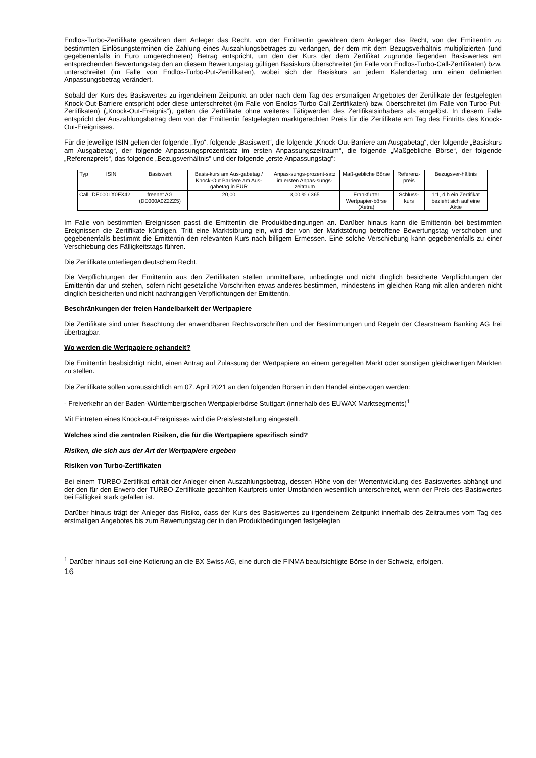Endlos-Turbo-Zertifikate gewähren dem Anleger das Recht, von der Emittentin gewähren dem Anleger das Recht, von der Emittentin zu bestimmten Einlösungsterminen die Zahlung eines Auszahlungsbetrages zu verlangen, der dem mit dem Bezugsverhältnis multiplizierten (und gegebenenfalls in Euro umgerechneten) Betrag entspricht, um den der Kurs der dem Zertifikat zugrunde liegenden Basiswertes am entsprechenden Bewertungstag den an diesem Bewertungstag gültigen Basiskurs überschreitet (im Falle von Endlos-Turbo-Call-Zertifikaten) bzw. unterschreitet (im Falle von Endlos-Turbo-Put-Zertifikaten), wobei sich der Basiskurs an jedem Kalendertag um einen definierten Anpassungsbetrag verändert.
Sobald der Kurs des Basiswertes zu irgendeinem Zeitpunkt an oder nach dem Tag des erstmaligen Angebotes der Zertifikate der festgelegten Knock-Out-Barriere entspricht oder diese unterschreitet (im Falle von Endlos-Turbo-Call-Zertifikaten) bzw. überschreitet (im Falle von Turbo-Put-Zertifikaten) („Knock-Out-Ereignis“), gelten die Zertifikate ohne weiteres Tätigwerden des Zertifikatsinhabers als eingelöst. In diesem Falle entspricht der Auszahlungsbetrag dem von der Emittentin festgelegten marktgerechten Preis für die Zertifikate am Tag des Eintritts des Knock-Out-Ereignisses.
Für die jeweilige ISIN gelten der folgende „Typ“, folgende „Basiswert“, die folgende „Knock-Out-Barriere am Ausgabetag“, der folgende „Basiskurs am Ausgabetag“, der folgende Anpassungsprozentsatz im ersten Anpassungszeitraum“, die folgende „Maßgebliche Börse“, der folgende „Referenzpreis“, das folgende „Bezugsverhältnis“ und der folgende „erste Anpassungstag“:
| Typ | ISIN | Basiswert | Basis-kurs am Aus-gabetag / Knock-Out Barriere am Aus-gabetag in EUR | Anpas-sungs-prozent-satz im ersten Anpas-sungs-zeitraum | Maß-gebliche Börse | Referenz-preis | Bezugsver-hältnis |
| --- | --- | --- | --- | --- | --- | --- | --- |
| Call | DE000LX0FX42 | freenet AG (DE000A0Z2ZZ5) | 20,00 | 3,00 % / 365 | Frankfurter Wertpapier-börse (Xetra) | Schluss-kurs | 1:1, d.h ein Zertifikat bezieht sich auf eine Aktie |
Im Falle von bestimmten Ereignissen passt die Emittentin die Produktbedingungen an. Darüber hinaus kann die Emittentin bei bestimmten Ereignissen die Zertifikate kündigen. Tritt eine Marktstörung ein, wird der von der Marktstörung betroffene Bewertungstag verschoben und gegebenenfalls bestimmt die Emittentin den relevanten Kurs nach billigem Ermessen. Eine solche Verschiebung kann gegebenenfalls zu einer Verschiebung des Fälligkeitstags führen.
Die Zertifikate unterliegen deutschem Recht.
Die Verpflichtungen der Emittentin aus den Zertifikaten stellen unmittelbare, unbedingte und nicht dinglich besicherte Verpflichtungen der Emittentin dar und stehen, sofern nicht gesetzliche Vorschriften etwas anderes bestimmen, mindestens im gleichen Rang mit allen anderen nicht dinglich besicherten und nicht nachrangigen Verpflichtungen der Emittentin.
Beschränkungen der freien Handelbarkeit der Wertpapiere
Die Zertifikate sind unter Beachtung der anwendbaren Rechtsvorschriften und der Bestimmungen und Regeln der Clearstream Banking AG frei übertragbar.
Wo werden die Wertpapiere gehandelt?
Die Emittentin beabsichtigt nicht, einen Antrag auf Zulassung der Wertpapiere an einem geregelten Markt oder sonstigen gleichwertigen Märkten zu stellen.
Die Zertifikate sollen voraussichtlich am 07. April 2021 an den folgenden Börsen in den Handel einbezogen werden:
- Freiverkehr an der Baden-Württembergischen Wertpapierbörse Stuttgart (innerhalb des EUWAX Marktsegments)<sup>1</sup>
Mit Eintreten eines Knock-out-Ereignisses wird die Preisfeststellung eingestellt.
Welches sind die zentralen Risiken, die für die Wertpapiere spezifisch sind?
Risiken, die sich aus der Art der Wertpapiere ergeben
Risiken von Turbo-Zertifikaten
Bei einem TURBO-Zertifikat erhält der Anleger einen Auszahlungsbetrag, dessen Höhe von der Wertentwicklung des Basiswertes abhängt und der den für den Erwerb der TURBO-Zertifikate gezahlten Kaufpreis unter Umständen wesentlich unterschreitet, wenn der Preis des Basiswertes bei Fälligkeit stark gefallen ist.
Darüber hinaus trägt der Anleger das Risiko, dass der Kurs des Basiswertes zu irgendeinem Zeitpunkt innerhalb des Zeitraumes vom Tag des erstmaligen Angebotes bis zum Bewertungstag der in den Produktbedingungen festgelegten
<sup>1</sup> Darüber hinaus soll eine Kotierung an die BX Swiss AG, eine durch die FINMA beaufsichtigte Börse in der Schweiz, erfolgen.
16